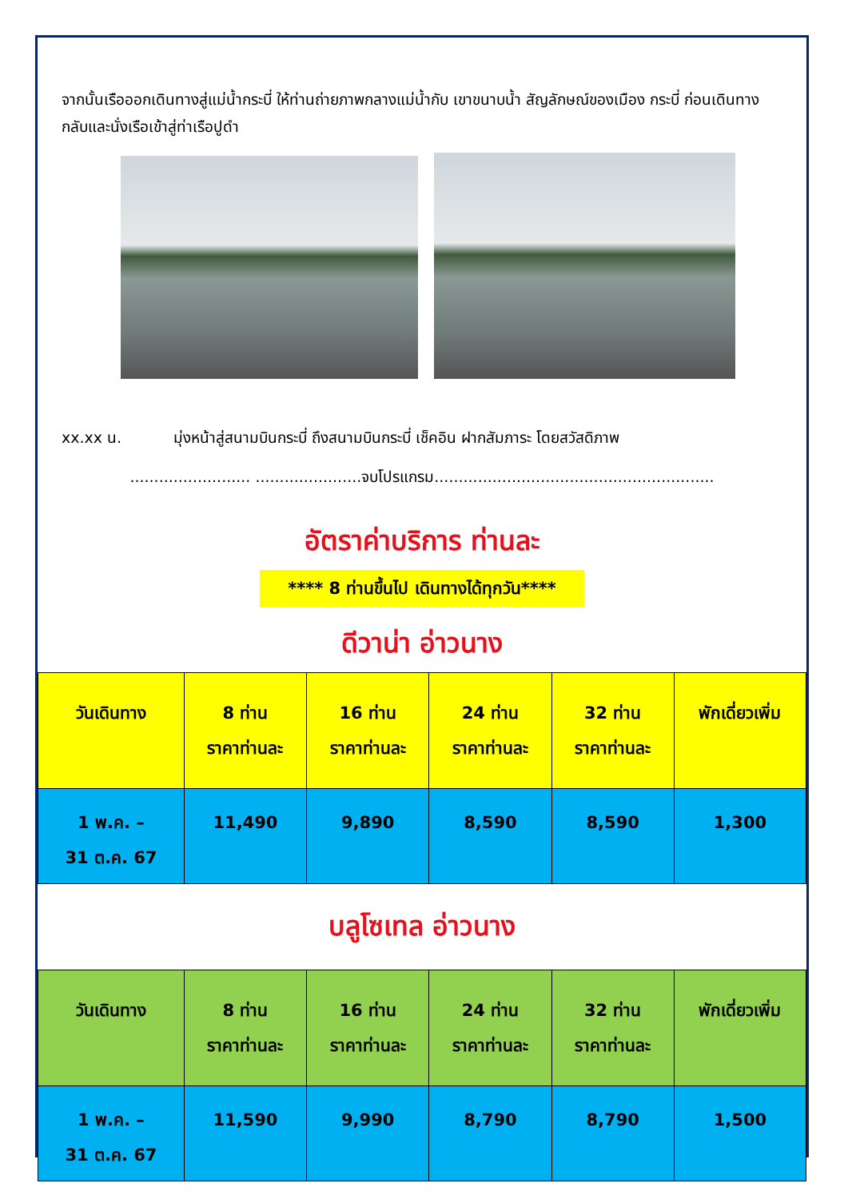จากนั้นเรือออกเดินทางสู่แม่น้ำกระบี่ ให้ท่านถ่ายภาพกลางแม่น้ำกับ เขาขนาบน้ำ สัญลักษณ์ของเมือง กระบี่ ก่อนเดินทางกลับและนั่งเรือเข้าสู่ท่าเรือปูดำ
xx.xx น. มุ่งหน้าสู่สนามบินกระบี่ ถึงสนามบินกระบี่ เช็คอิน ฝากสัมภาระ โดยสวัสดิภาพ
......................... ......................จบโปรแกรม..........................................................
อัตราค่าบริการ ท่านละ
**** 8 ท่านขึ้นไป เดินทางได้ทุกวัน****
ดีวาน่า อ่าวนาง
| วันเดินทาง | 8 ท่าน ราคาท่านละ | 16 ท่าน ราคาท่านละ | 24 ท่าน ราคาท่านละ | 32 ท่าน ราคาท่านละ | พักเดี่ยวเพิ่ม |
| --- | --- | --- | --- | --- | --- |
| 1 พ.ค. – 31 ต.ค. 67 | 11,490 | 9,890 | 8,590 | 8,590 | 1,300 |
บลูโซเทล อ่าวนาง
| วันเดินทาง | 8 ท่าน ราคาท่านละ | 16 ท่าน ราคาท่านละ | 24 ท่าน ราคาท่านละ | 32 ท่าน ราคาท่านละ | พักเดี่ยวเพิ่ม |
| --- | --- | --- | --- | --- | --- |
| 1 พ.ค. – 31 ต.ค. 67 | 11,590 | 9,990 | 8,790 | 8,790 | 1,500 |